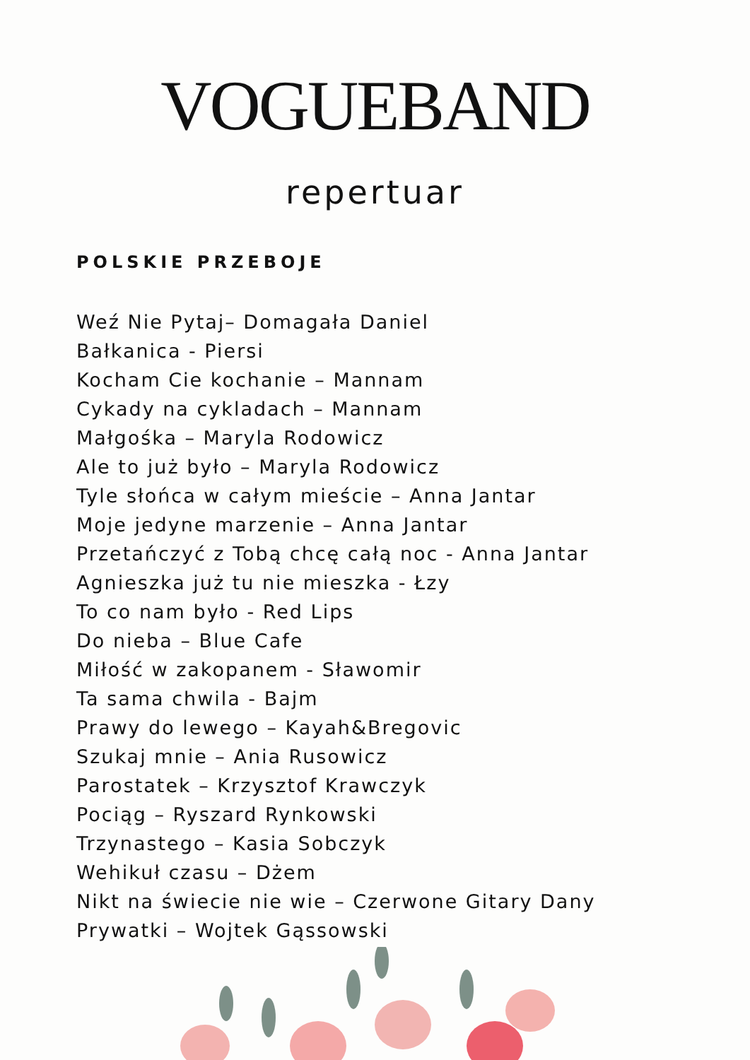VOGUEBAND
repertuar
POLSKIE PRZEBOJE
Weź Nie Pytaj– Domagała Daniel
Bałkanica - Piersi
Kocham Cie kochanie – Mannam
Cykady na cykladach – Mannam
Małgośka – Maryla Rodowicz
Ale to już było – Maryla Rodowicz
Tyle słońca w całym mieście – Anna Jantar
Moje jedyne marzenie – Anna Jantar
Przetańczyć z Tobą chcę całą noc - Anna Jantar
Agnieszka już tu nie mieszka - Łzy
To co nam było - Red Lips
Do nieba – Blue Cafe
Miłość w zakopanem - Sławomir
Ta sama chwila - Bajm
Prawy do lewego – Kayah&Bregovic
Szukaj mnie – Ania Rusowicz
Parostatek – Krzysztof Krawczyk
Pociąg – Ryszard Rynkowski
Trzynastego – Kasia Sobczyk
Wehikuł czasu – Dżem
Nikt na świecie nie wie – Czerwone Gitary Dany
Prywatki – Wojtek Gąssowski